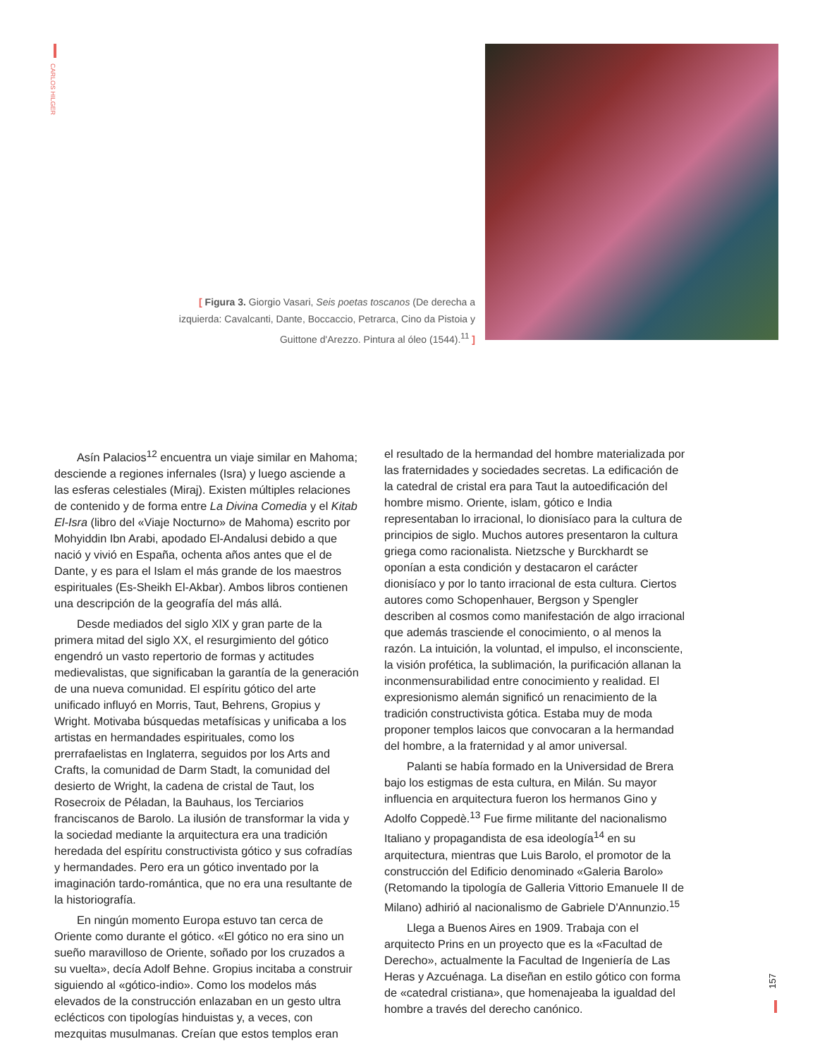CARLOS HILGER
[ Figura 3. Giorgio Vasari, Seis poetas toscanos (De derecha a izquierda: Cavalcanti, Dante, Boccaccio, Petrarca, Cino da Pistoia y Guittone d'Arezzo. Pintura al óleo (1544).<sup>11</sup> ]
Asín Palacios<sup>12</sup> encuentra un viaje similar en Mahoma; desciende a regiones infernales (Isra) y luego asciende a las esferas celestiales (Miraj). Existen múltiples relaciones de contenido y de forma entre La Divina Comedia y el Kitab El-Isra (libro del «Viaje Nocturno» de Mahoma) escrito por Mohyiddin Ibn Arabi, apodado El-Andalusi debido a que nació y vivió en España, ochenta años antes que el de Dante, y es para el Islam el más grande de los maestros espirituales (Es-Sheikh El-Akbar). Ambos libros contienen una descripción de la geografía del más allá.
Desde mediados del siglo XlX y gran parte de la primera mitad del siglo XX, el resurgimiento del gótico engendró un vasto repertorio de formas y actitudes medievalistas, que significaban la garantía de la generación de una nueva comunidad. El espíritu gótico del arte unificado influyó en Morris, Taut, Behrens, Gropius y Wright. Motivaba búsquedas metafísicas y unificaba a los artistas en hermandades espirituales, como los prerrafaelistas en Inglaterra, seguidos por los Arts and Crafts, la comunidad de Darm Stadt, la comunidad del desierto de Wright, la cadena de cristal de Taut, los Rosecroix de Péladan, la Bauhaus, los Terciarios franciscanos de Barolo. La ilusión de transformar la vida y la sociedad mediante la arquitectura era una tradición heredada del espíritu constructivista gótico y sus cofradías y hermandades. Pero era un gótico inventado por la imaginación tardo-romántica, que no era una resultante de la historiografía.
En ningún momento Europa estuvo tan cerca de Oriente como durante el gótico. «El gótico no era sino un sueño maravilloso de Oriente, soñado por los cruzados a su vuelta», decía Adolf Behne. Gropius incitaba a construir siguiendo al «gótico-indio». Como los modelos más elevados de la construcción enlazaban en un gesto ultra eclécticos con tipologías hinduistas y, a veces, con mezquitas musulmanas. Creían que estos templos eran
el resultado de la hermandad del hombre materializada por las fraternidades y sociedades secretas. La edificación de la catedral de cristal era para Taut la autoedificación del hombre mismo. Oriente, islam, gótico e India representaban lo irracional, lo dionisíaco para la cultura de principios de siglo. Muchos autores presentaron la cultura griega como racionalista. Nietzsche y Burckhardt se oponían a esta condición y destacaron el carácter dionisíaco y por lo tanto irracional de esta cultura. Ciertos autores como Schopenhauer, Bergson y Spengler describen al cosmos como manifestación de algo irracional que además trasciende el conocimiento, o al menos la razón. La intuición, la voluntad, el impulso, el inconsciente, la visión profética, la sublimación, la purificación allanan la inconmensurabilidad entre conocimiento y realidad. El expresionismo alemán significó un renacimiento de la tradición constructivista gótica. Estaba muy de moda proponer templos laicos que convocaran a la hermandad del hombre, a la fraternidad y al amor universal.
Palanti se había formado en la Universidad de Brera bajo los estigmas de esta cultura, en Milán. Su mayor influencia en arquitectura fueron los hermanos Gino y Adolfo Coppedè.<sup>13</sup> Fue firme militante del nacionalismo Italiano y propagandista de esa ideología<sup>14</sup> en su arquitectura, mientras que Luis Barolo, el promotor de la construcción del Edificio denominado «Galeria Barolo» (Retomando la tipología de Galleria Vittorio Emanuele II de Milano) adhirió al nacionalismo de Gabriele D'Annunzio.<sup>15</sup>
Llega a Buenos Aires en 1909. Trabaja con el arquitecto Prins en un proyecto que es la «Facultad de Derecho», actualmente la Facultad de Ingeniería de Las Heras y Azcuénaga. La diseñan en estilo gótico con forma de «catedral cristiana», que homenajeaba la igualdad del hombre a través del derecho canónico.
157